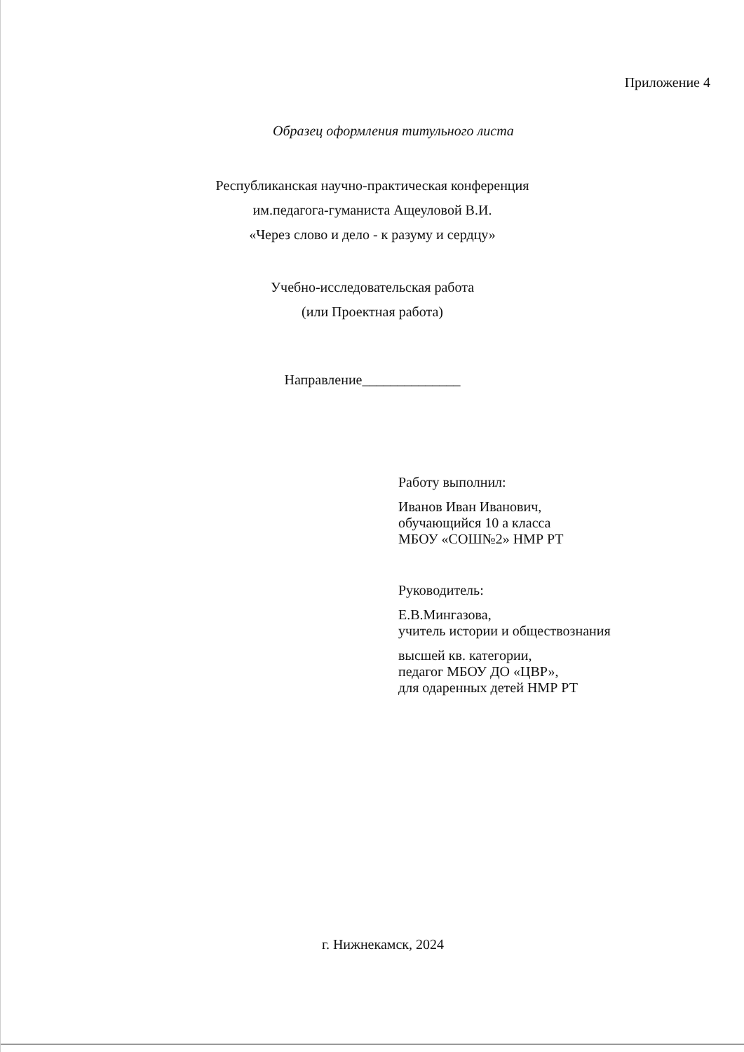Приложение 4
Образец оформления титульного листа
Республиканская научно-практическая конференция
им.педагога-гуманиста Ащеуловой В.И.
«Через слово и дело - к разуму и сердцу»
Учебно-исследовательская работа
(или Проектная работа)
Направление______________
Работу выполнил:
Иванов Иван Иванович,
обучающийся 10 а класса
МБОУ «СОШ№2» НМР РТ
Руководитель:
Е.В.Мингазова,
учитель истории и обществознания
высшей кв. категории,
педагог МБОУ ДО «ЦВР»,
для одаренных детей НМР РТ
г. Нижнекамск, 2024